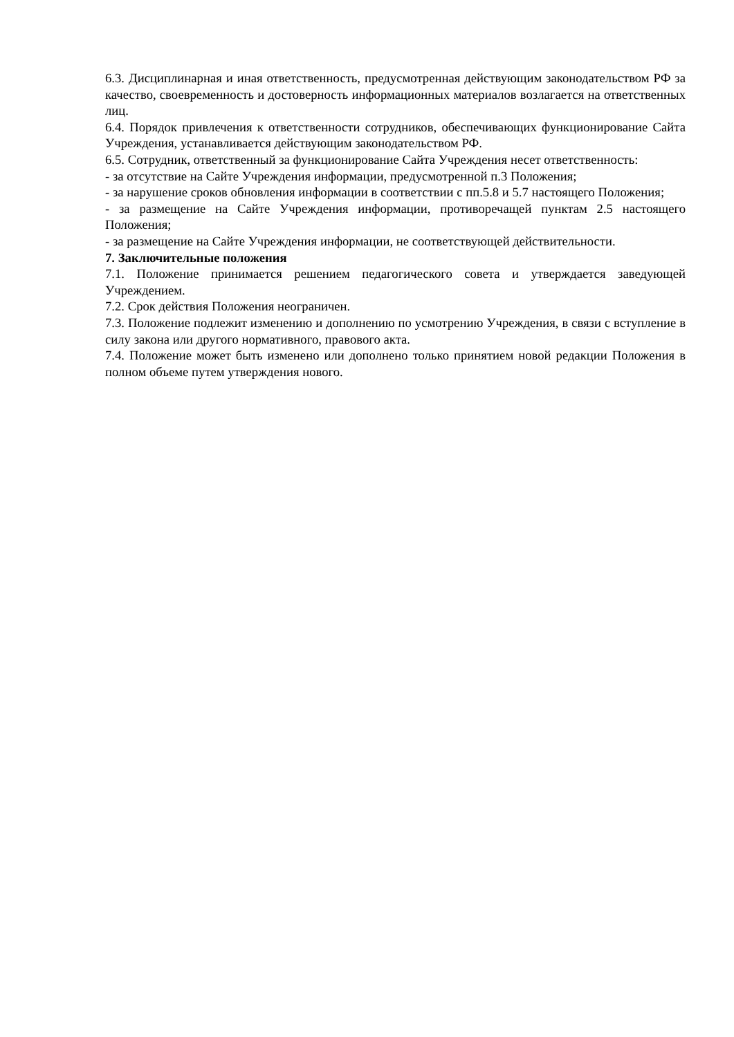6.3. Дисциплинарная и иная ответственность, предусмотренная действующим законодательством РФ за качество, своевременность и достоверность информационных материалов возлагается на ответственных лиц.
6.4. Порядок привлечения к ответственности сотрудников, обеспечивающих функционирование Сайта Учреждения, устанавливается действующим законодательством РФ.
6.5. Сотрудник, ответственный за функционирование Сайта Учреждения несет ответственность:
- за отсутствие на Сайте Учреждения информации, предусмотренной п.3 Положения;
- за нарушение сроков обновления информации в соответствии с пп.5.8 и 5.7 настоящего Положения;
- за размещение на Сайте Учреждения информации, противоречащей пунктам 2.5 настоящего Положения;
- за размещение на Сайте Учреждения информации, не соответствующей действительности.
7. Заключительные положения
7.1. Положение принимается решением педагогического совета и утверждается заведующей Учреждением.
7.2. Срок действия Положения неограничен.
7.3. Положение подлежит изменению и дополнению по усмотрению Учреждения, в связи с вступление в силу закона или другого нормативного, правового акта.
7.4. Положение может быть изменено или дополнено только принятием новой редакции Положения в полном объеме путем утверждения нового.